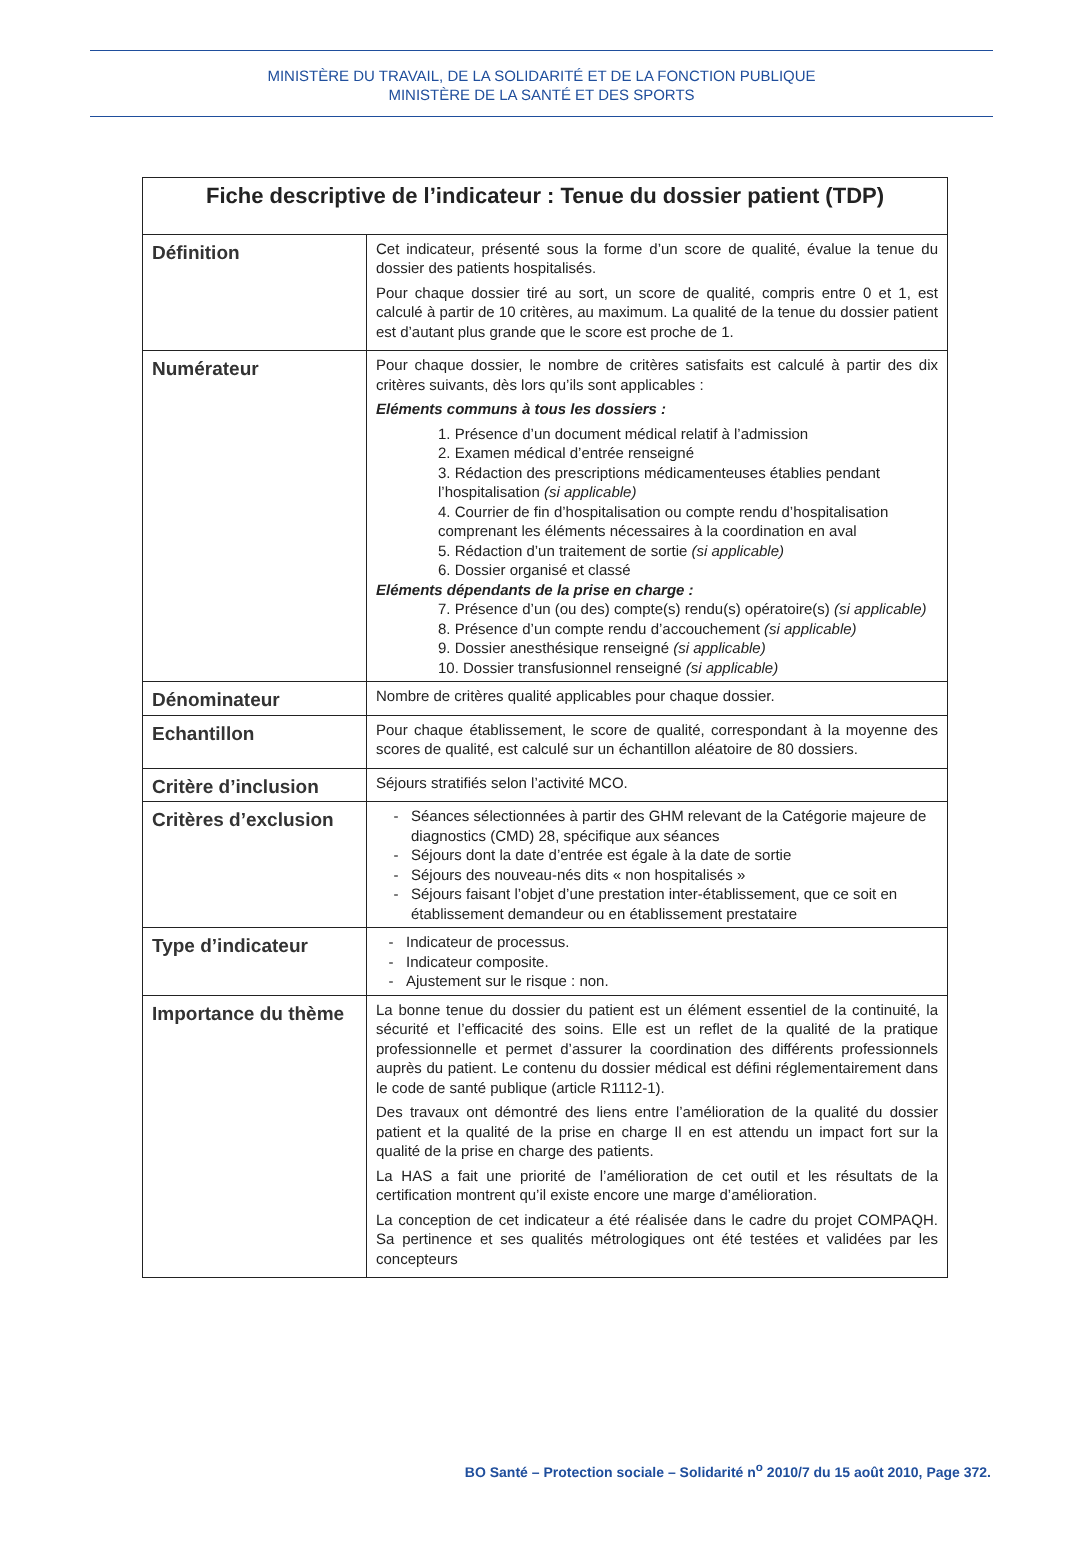MINISTÈRE DU TRAVAIL, DE LA SOLIDARITÉ ET DE LA FONCTION PUBLIQUE
MINISTÈRE DE LA SANTÉ ET DES SPORTS
| Fiche descriptive de l’indicateur : Tenue du dossier patient (TDP) | |
| --- | --- |
| Définition | Cet indicateur, présenté sous la forme d’un score de qualité, évalue la tenue du dossier des patients hospitalisés. Pour chaque dossier tiré au sort, un score de qualité, compris entre 0 et 1, est calculé à partir de 10 critères, au maximum. La qualité de la tenue du dossier patient est d’autant plus grande que le score est proche de 1. |
| Numérateur | Pour chaque dossier, le nombre de critères satisfaits est calculé à partir des dix critères suivants, dès lors qu’ils sont applicables : Eléments communs à tous les dossiers : 1. Présence d’un document médical relatif à l’admission 2. Examen médical d’entrée renseigné 3. Rédaction des prescriptions médicamenteuses établies pendant l’hospitalisation (si applicable) 4. Courrier de fin d’hospitalisation ou compte rendu d’hospitalisation comprenant les éléments nécessaires à la coordination en aval 5. Rédaction d’un traitement de sortie (si applicable) 6. Dossier organisé et classé Eléments dépendants de la prise en charge : 7. Présence d’un (ou des) compte(s) rendu(s) opératoire(s) (si applicable) 8. Présence d’un compte rendu d’accouchement (si applicable) 9. Dossier anesthésique renseigné (si applicable) 10. Dossier transfusionnel renseigné (si applicable) |
| Dénominateur | Nombre de critères qualité applicables pour chaque dossier. |
| Echantillon | Pour chaque établissement, le score de qualité, correspondant à la moyenne des scores de qualité, est calculé sur un échantillon aléatoire de 80 dossiers. |
| Critère d’inclusion | Séjours stratifiés selon l’activité MCO. |
| Critères d’exclusion | Séances sélectionnées à partir des GHM relevant de la Catégorie majeure de diagnostics (CMD) 28, spécifique aux séances Séjours dont la date d’entrée est égale à la date de sortie Séjours des nouveau-nés dits « non hospitalisés » Séjours faisant l’objet d’une prestation inter-établissement, que ce soit en établissement demandeur ou en établissement prestataire |
| Type d’indicateur | Indicateur de processus. Indicateur composite. Ajustement sur le risque : non. |
| Importance du thème | La bonne tenue du dossier du patient est un élément essentiel de la continuité, la sécurité et l’efficacité des soins. Elle est un reflet de la qualité de la pratique professionnelle et permet d’assurer la coordination des différents professionnels auprès du patient. Le contenu du dossier médical est défini réglementairement dans le code de santé publique (article R1112-1). Des travaux ont démontré des liens entre l’amélioration de la qualité du dossier patient et la qualité de la prise en charge Il en est attendu un impact fort sur la qualité de la prise en charge des patients. La HAS a fait une priorité de l’amélioration de cet outil et les résultats de la certification montrent qu’il existe encore une marge d’amélioration. La conception de cet indicateur a été réalisée dans le cadre du projet COMPAQH. Sa pertinence et ses qualités métrologiques ont été testées et validées par les concepteurs |
BO Santé – Protection sociale – Solidarité n<sup>o</sup> 2010/7 du 15 août 2010, Page 372.